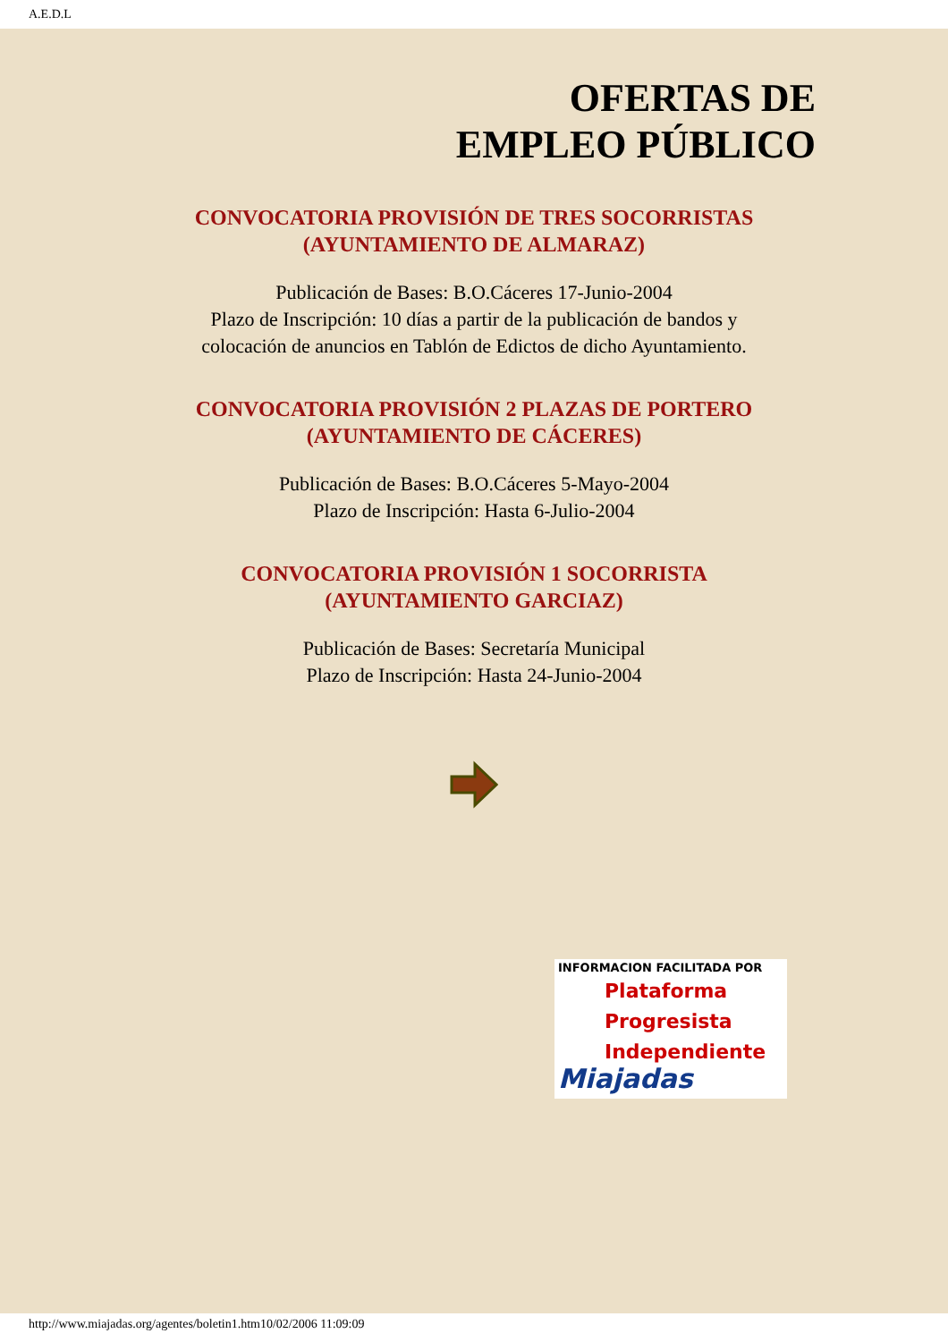A.E.D.L
OFERTAS DE
EMPLEO PÚBLICO
CONVOCATORIA PROVISIÓN DE TRES SOCORRISTAS
(AYUNTAMIENTO DE ALMARAZ)
Publicación de Bases: B.O.Cáceres 17-Junio-2004
Plazo de Inscripción: 10 días a partir de la publicación de bandos y
colocación de anuncios en Tablón de Edictos de dicho Ayuntamiento.
CONVOCATORIA PROVISIÓN 2 PLAZAS DE PORTERO
(AYUNTAMIENTO DE CÁCERES)
Publicación de Bases: B.O.Cáceres 5-Mayo-2004
Plazo de Inscripción: Hasta 6-Julio-2004
CONVOCATORIA PROVISIÓN 1 SOCORRISTA
(AYUNTAMIENTO GARCIAZ)
Publicación de Bases: Secretaría Municipal
Plazo de Inscripción: Hasta 24-Junio-2004
INFORMACION FACILITADA POR
Plataforma
Progresista
Independiente
Miajadas
http://www.miajadas.org/agentes/boletin1.htm10/02/2006 11:09:09